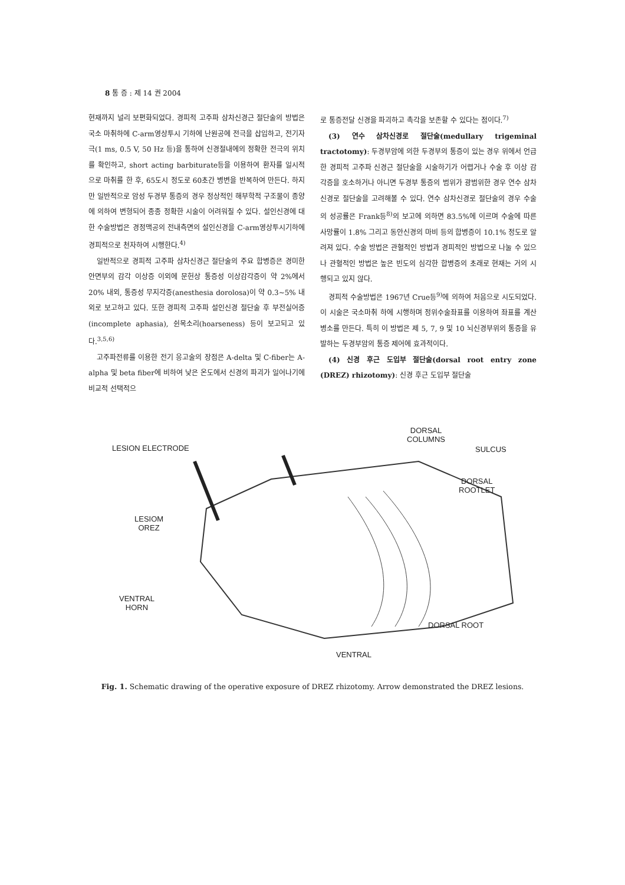8 통 증 : 제 14 권 2004
현재까지 널리 보편화되었다. 경피적 고주파 삼차신경근 절단술의 방법은 국소 마취하에 C-arm영상투시 기하에 난원공에 전극을 삽입하고, 전기자극(1 ms, 0.5 V, 50 Hz 등)을 통하여 신경절내에의 정확한 전극의 위치를 확인하고, short acting barbiturate등을 이용하여 환자를 일시적으로 마취를 한 후, 65도시 정도로 60초간 병변을 반복하여 만든다. 하지만 일반적으로 암성 두경부 통증의 경우 정상적인 해부학적 구조물이 종양에 의하여 변형되어 종종 정확한 시술이 어려워질 수 있다. 설인신경에 대한 수술방법은 경정맥공의 전내측면의 설인신경을 C-arm영상투시기하에 경피적으로 천자하여 시행한다.<sup>4)</sup>
일반적으로 경피적 고주파 삼차신경근 절단술의 주요 합병증은 경미한 안면부의 감각 이상증 이외에 문헌상 통증성 이상감각증이 약 2%에서 20% 내외, 통증성 무지각증(anesthesia dorolosa)이 약 0.3∼5% 내외로 보고하고 있다. 또한 경피적 고주파 설인신경 절단술 후 부전실어증(incomplete aphasia), 쉰목소리(hoarseness) 등이 보고되고 있다.<sup>3,5,6)</sup>
고주파전류를 이용한 전기 응고술의 장점은 A-delta 및 C-fiber는 A-alpha 및 beta fiber에 비하여 낮은 온도에서 신경의 파괴가 일어나기에 비교적 선택적으
로 통증전달 신경을 파괴하고 촉각을 보존할 수 있다는 점이다.<sup>7)</sup>
(3) 연수 삼차신경로 절단술(medullary trigeminal tractotomy): 두경부암에 의한 두경부의 통증이 있는 경우 위에서 언급한 경피적 고주파 신경근 절단술을 시술하기가 어렵거나 수술 후 이상 감각증을 호소하거나 아니면 두경부 통증의 범위가 광범위한 경우 연수 삼차신경로 절단술을 고려해볼 수 있다. 연수 삼차신경로 절단술의 경우 수술의 성공률은 Frank등<sup>8)</sup>의 보고에 의하면 83.5%에 이르며 수술에 따른 사망률이 1.8% 그리고 동안신경의 마비 등의 합병증이 10.1% 정도로 알려져 있다. 수술 방법은 관혈적인 방법과 경피적인 방법으로 나눌 수 있으나 관혈적인 방법은 높은 빈도의 심각한 합병증의 초래로 현재는 거의 시행되고 있지 않다.
경피적 수술방법은 1967년 Crue등<sup>9)</sup>에 의하여 처음으로 시도되었다. 이 시술은 국소마취 하에 시행하며 정위수술좌표를 이용하여 좌표를 계산 병소를 만든다. 특히 이 방법은 제 5, 7, 9 및 10 뇌신경부위의 통증을 유발하는 두경부암의 통증 제어에 효과적이다.
(4) 신경 후근 도입부 절단술(dorsal root entry zone (DREZ) rhizotomy): 신경 후근 도입부 절단술
LESION ELECTRODE
DORSAL
COLUMNS
SULCUS
DORSAL
ROOTLET
LESIOM
OREZ
VENTRAL
HORN
DORSAL ROOT
VENTRAL
Fig. 1. Schematic drawing of the operative exposure of DREZ rhizotomy. Arrow demonstrated the DREZ lesions.